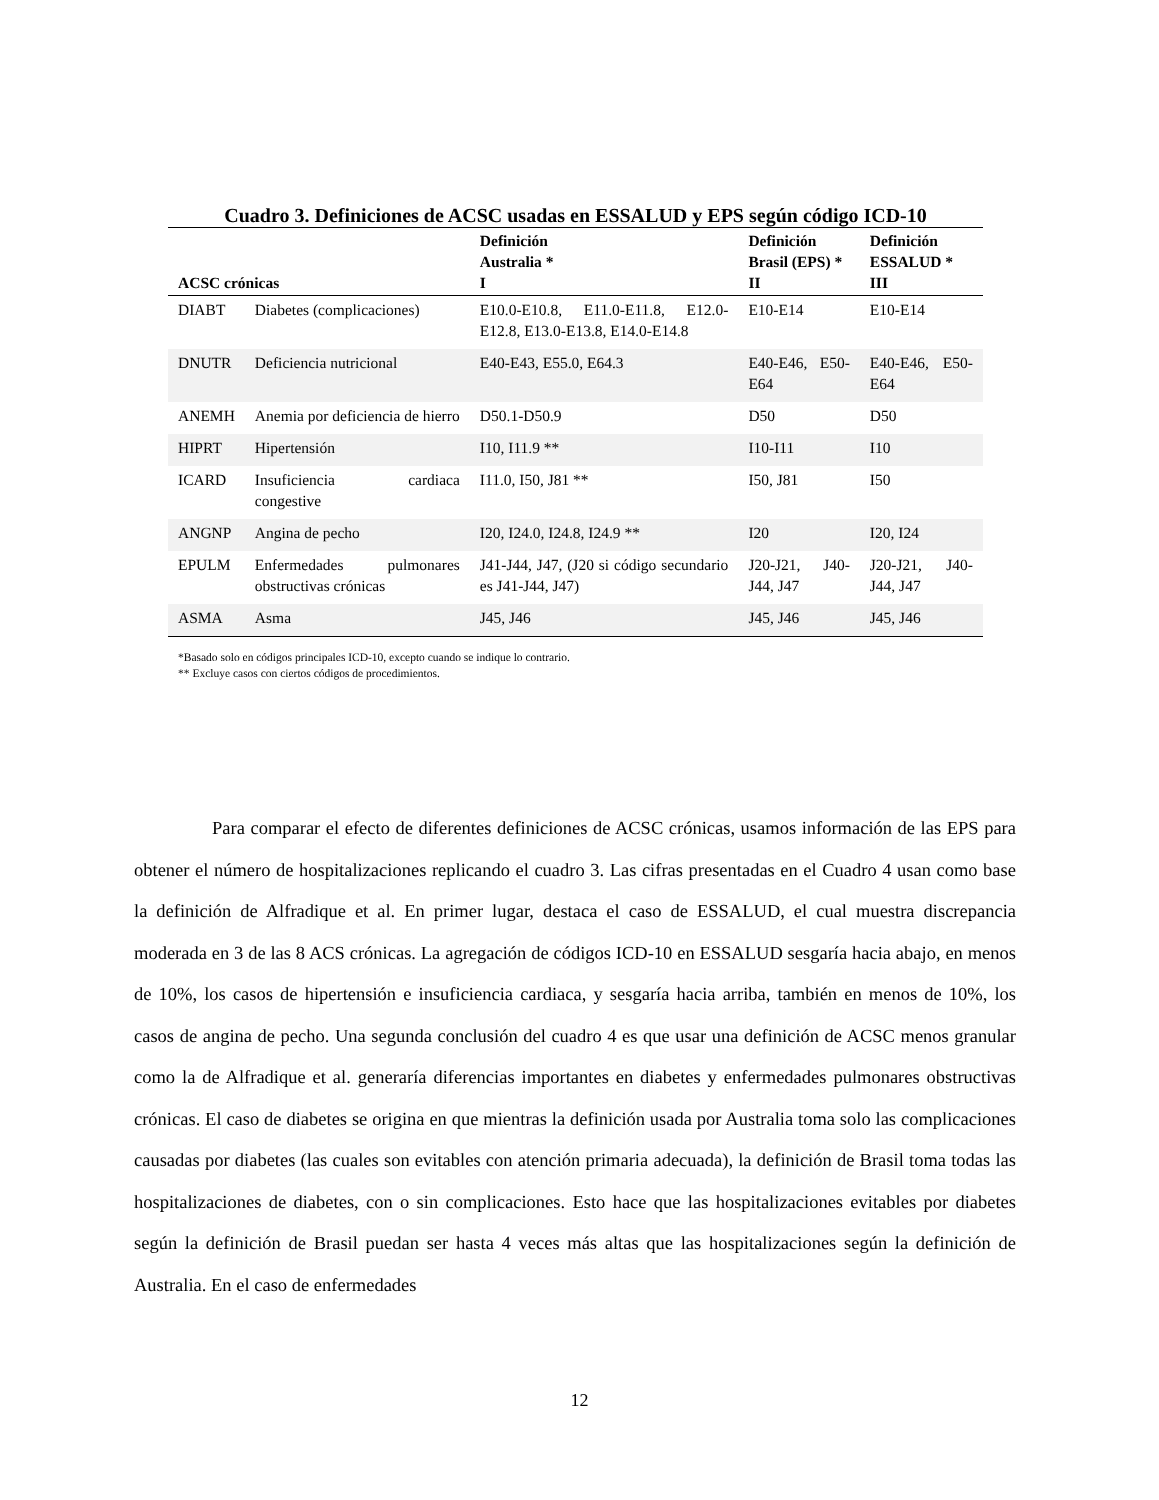Cuadro 3. Definiciones de ACSC usadas en ESSALUD y EPS según código ICD-10
| ACSC crónicas | | Definición Australia * I | Definición Brasil (EPS) * II | Definición ESSALUD * III |
| --- | --- | --- | --- | --- |
| DIABT | Diabetes (complicaciones) | E10.0-E10.8, E11.0-E11.8, E12.0-E12.8, E13.0-E13.8, E14.0-E14.8 | E10-E14 | E10-E14 |
| DNUTR | Deficiencia nutricional | E40-E43, E55.0, E64.3 | E40-E46, E50-E64 | E40-E46, E50-E64 |
| ANEMH | Anemia por deficiencia de hierro | D50.1-D50.9 | D50 | D50 |
| HIPRT | Hipertensión | I10, I11.9 ** | I10-I11 | I10 |
| ICARD | Insuficiencia cardiaca congestive | I11.0, I50, J81 ** | I50, J81 | I50 |
| ANGNP | Angina de pecho | I20, I24.0, I24.8, I24.9 ** | I20 | I20, I24 |
| EPULM | Enfermedades pulmonares obstructivas crónicas | J41-J44, J47, (J20 si código secundario es J41-J44, J47) | J20-J21, J40-J44, J47 | J20-J21, J40-J44, J47 |
| ASMA | Asma | J45, J46 | J45, J46 | J45, J46 |
*Basado solo en códigos principales ICD-10, excepto cuando se indique lo contrario.
** Excluye casos con ciertos códigos de procedimientos.
Para comparar el efecto de diferentes definiciones de ACSC crónicas, usamos información de las EPS para obtener el número de hospitalizaciones replicando el cuadro 3. Las cifras presentadas en el Cuadro 4 usan como base la definición de Alfradique et al. En primer lugar, destaca el caso de ESSALUD, el cual muestra discrepancia moderada en 3 de las 8 ACS crónicas. La agregación de códigos ICD-10 en ESSALUD sesgaría hacia abajo, en menos de 10%, los casos de hipertensión e insuficiencia cardiaca, y sesgaría hacia arriba, también en menos de 10%, los casos de angina de pecho. Una segunda conclusión del cuadro 4 es que usar una definición de ACSC menos granular como la de Alfradique et al. generaría diferencias importantes en diabetes y enfermedades pulmonares obstructivas crónicas. El caso de diabetes se origina en que mientras la definición usada por Australia toma solo las complicaciones causadas por diabetes (las cuales son evitables con atención primaria adecuada), la definición de Brasil toma todas las hospitalizaciones de diabetes, con o sin complicaciones. Esto hace que las hospitalizaciones evitables por diabetes según la definición de Brasil puedan ser hasta 4 veces más altas que las hospitalizaciones según la definición de Australia. En el caso de enfermedades
12